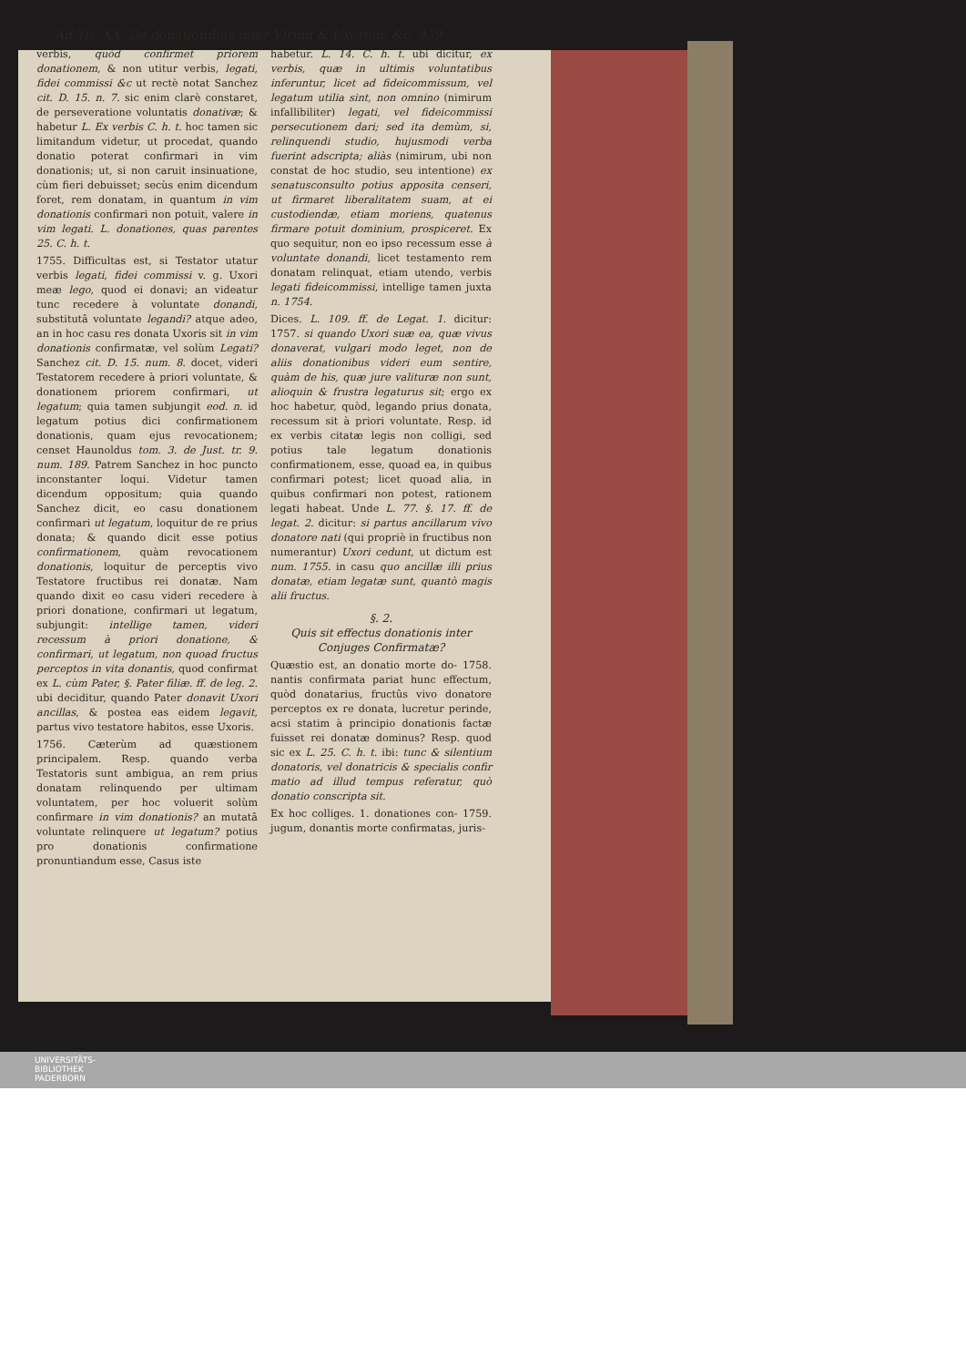Ad Tit. XX. De donationibus inter Virum & Uxorem; &c. 439
verbis, quòd confirmet priorem donationem, & non utitur verbis, legati, fidei commissi &c ut rectè notat Sanchez cit. D. 15. n. 7. sic enim clarè constaret, de perseveratione voluntatis donativæ; & habetur L. Ex verbis C. h. t. hoc tamen sic limitandum videtur, ut procedat, quando donatio poterat confirmari in vim donationis; ut, si non caruit insinuatione, cùm fieri debuisset; secùs enim dicendum foret, rem donatam, in quantum in vim donationis confirmari non potuit, valere in vim legati. L. donationes, quas parentes 25. C. h. t.
1755. Difficultas est, si Testator utatur verbis legati, fidei commissi v. g. Uxori meæ lego, quod ei donavi; an videatur tunc recedere à voluntate donandi, substitutâ voluntate legandi? atque adeo, an in hoc casu res donata Uxoris sit in vim donationis confirmatæ, vel solùm Legati? Sanchez cit. D. 15. num. 8. docet, videri Testatorem recedere à priori voluntate, & donationem priorem confirmari, ut legatum; quia tamen subjungit eod. n. id legatum potius dici confirmationem donationis, quam ejus revocationem; censet Haunoldus tom. 3. de Just. tr. 9. num. 189. Patrem Sanchez in hoc puncto inconstanter loqui. Videtur tamen dicendum oppositum; quia quando Sanchez dicit, eo casu donationem confirmari ut legatum, loquitur de re prius donata; & quando dicit esse potius confirmationem, quàm revocationem donationis, loquitur de perceptis vivo Testatore fructibus rei donatæ. Nam quando dixit eo casu videri recedere à priori donatione, confirmari ut legatum, subjungit: intellige tamen, videri recessum à priori donatione, & confirmari, ut legatum, non quoad fructus perceptos in vita donantis, quod confirmat ex L. cùm Pater, §. Pater filiæ. ff. de leg. 2. ubi deciditur, quando Pater donavit Uxori ancillas, & postea eas eidem legavit, partus vivo testatore habitos, esse Uxoris.
1756. Cæterùm ad quæstionem principalem. Resp. quando verba Testatoris sunt ambigua, an rem prius donatam relinquendo per ultimam voluntatem, per hoc voluerit solùm confirmare in vim donationis? an mutatâ voluntate relinquere ut legatum? potius pro donationis confirmatione pronuntiandum esse, Casus iste
habetur. L. 14. C. h. t. ubi dicitur, ex verbis, quæ in ultimis voluntatibus inferuntur, licet ad fideicommissum, vel legatum utilia sint, non omnino (nimirum infallibiliter) legati, vel fideicommissi persecutionem dari; sed ita demùm, si, relinquendi studio, hujusmodi verba fuerint adscripta; aliàs (nimirum, ubi non constat de hoc studio, seu intentione) ex senatusconsulto potius apposita censeri, ut firmaret liberalitatem suam, at ei custodiendæ, etiam moriens, quatenus firmare potuit dominium, prospiceret. Ex quo sequitur, non eo ipso recessum esse à voluntate donandi, licet testamento rem donatam relinquat, etiam utendo, verbis legati fideicommissi, intellige tamen juxta n. 1754.
Dices. L. 109. ff. de Legat. 1. dicitur: 1757. si quando Uxori suæ ea, quæ vivus donaverat, vulgari modo leget, non de aliis donationibus videri eum sentire, quàm de his, quæ jure valituræ non sunt, alioquin & frustra legaturus sit; ergo ex hoc habetur, quòd, legando prius donata, recessum sit à priori voluntate. Resp. id ex verbis citatæ legis non colligi, sed potius tale legatum donationis confirmationem, esse, quoad ea, in quibus confirmari potest; licet quoad alia, in quibus confirmari non potest, rationem legati habeat. Unde L. 77. §. 17. ff. de legat. 2. dicitur: si partus ancillarum vivo donatore nati (qui propriè in fructibus non numerantur) Uxori cedunt, ut dictum est num. 1755. in casu quo ancillæ illi prius donatæ, etiam legatæ sunt, quantò magis alii fructus.
§. 2.
Quis sit effectus donationis inter
Conjuges Confirmatæ?
Quæstio est, an donatio morte do- 1758. nantis confirmata pariat hunc effectum, quòd donatarius, fructûs vivo donatore perceptos ex re donata, lucretur perinde, acsi statim à principio donationis factæ fuisset rei donatæ dominus? Resp. quod sic ex L. 25. C. h. t. ibi: tunc & silentium donatoris, vel donatricis & specialis confir matio ad illud tempus referatur, quò donatio conscripta sit.
Ex hoc colliges. 1. donationes con- 1759. jugum, donantis morte confirmatas, juris-
UNIVERSITÄTS-
BIBLIOTHEK
PADERBORN